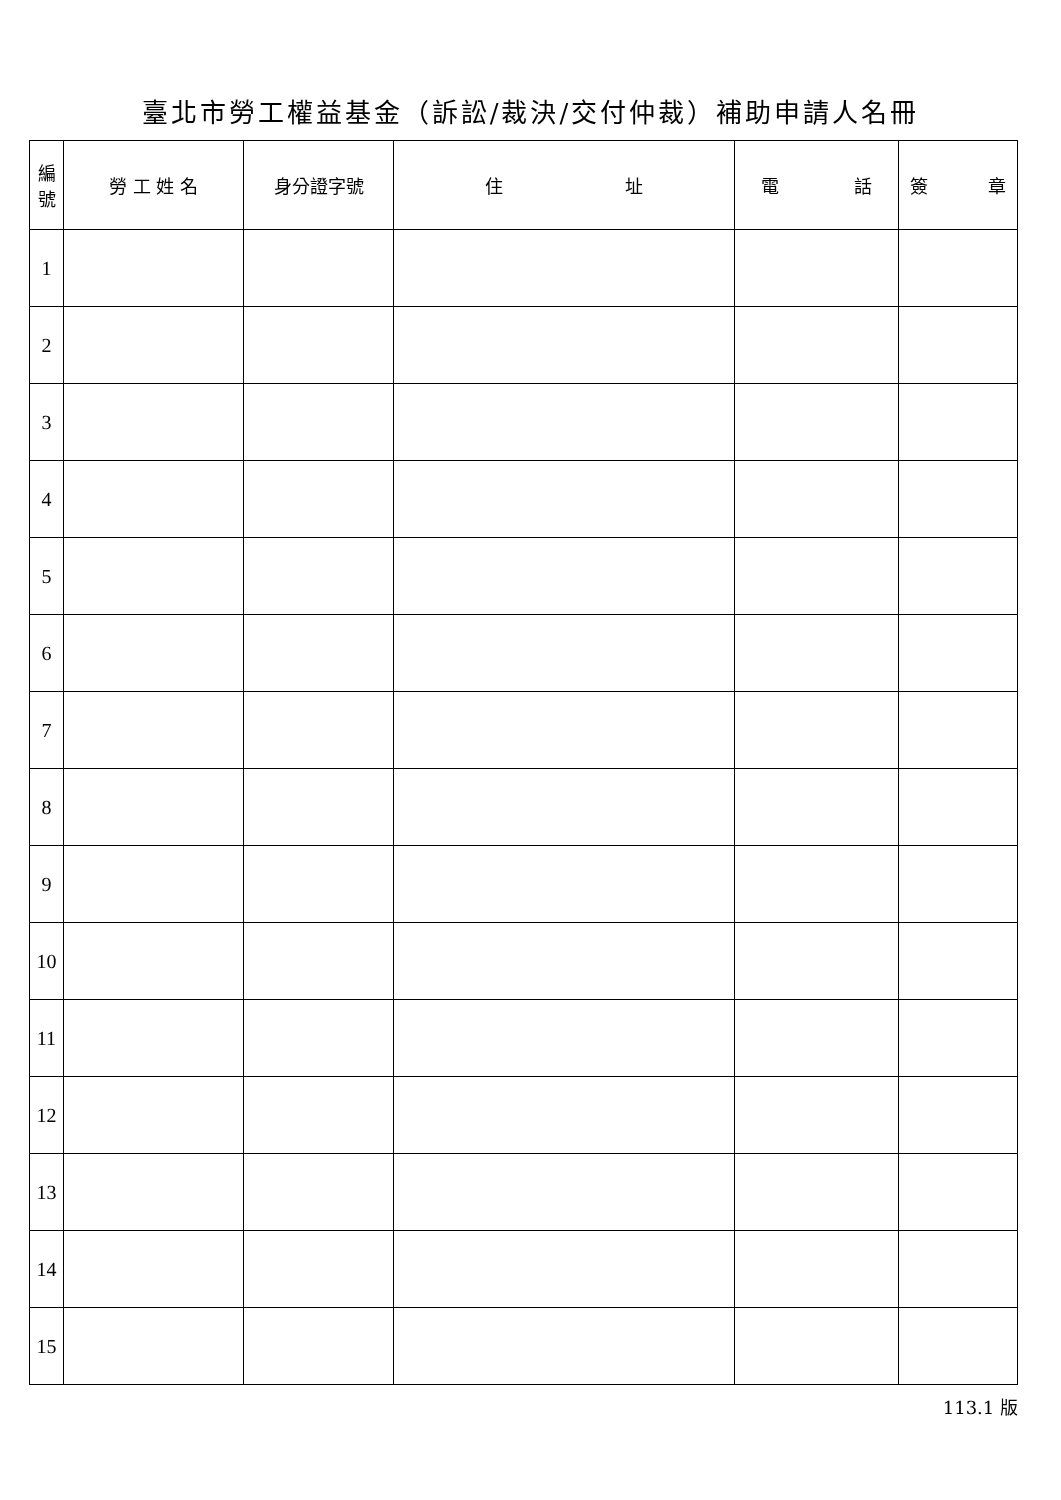臺北市勞工權益基金（訴訟/裁決/交付仲裁）補助申請人名冊
| 編 號 | 勞 工 姓 名 | 身分證字號 | 住 址 | 電 話 | 簽 章 |
| --- | --- | --- | --- | --- | --- |
| 1 | | | | | |
| 2 | | | | | |
| 3 | | | | | |
| 4 | | | | | |
| 5 | | | | | |
| 6 | | | | | |
| 7 | | | | | |
| 8 | | | | | |
| 9 | | | | | |
| 10 | | | | | |
| 11 | | | | | |
| 12 | | | | | |
| 13 | | | | | |
| 14 | | | | | |
| 15 | | | | | |
113.1 版